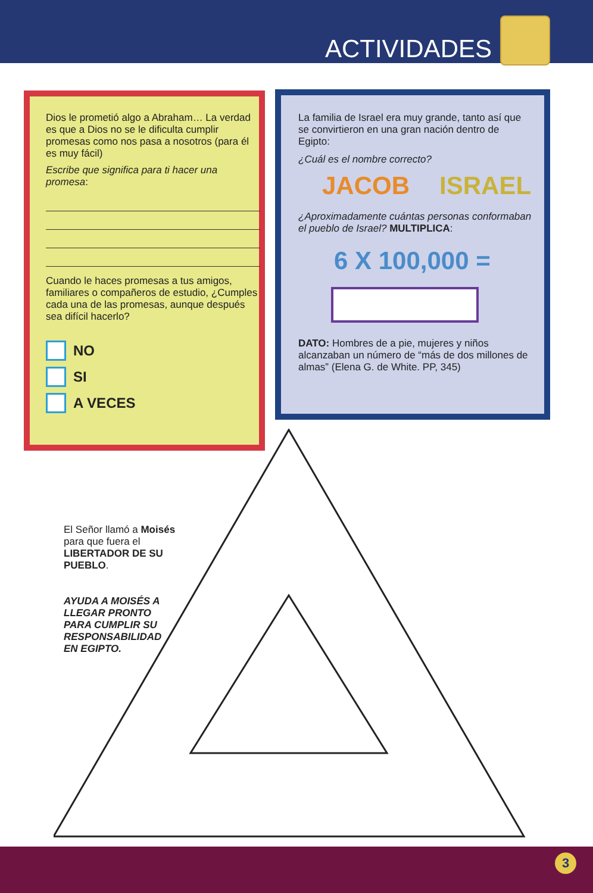ACTIVIDADES
Dios le prometió algo a Abraham… La verdad es que a Dios no se le dificulta cumplir promesas como nos pasa a nosotros (para él es muy fácil)
Escribe que significa para ti hacer una promesa:
Cuando le haces promesas a tus amigos, familiares o compañeros de estudio, ¿Cumples cada una de las promesas, aunque después sea difícil hacerlo?
NO
SI
A VECES
La familia de Israel era muy grande, tanto así que se convirtieron en una gran nación dentro de Egipto:
¿Cuál es el nombre correcto?
JACOB ISRAEL
¿Aproximadamente cuántas personas conformaban el pueblo de Israel? MULTIPLICA:
6 X 100,000 =
DATO: Hombres de a pie, mujeres y niños alcanzaban un número de “más de dos millones de almas” (Elena G. de White. PP, 345)
El Señor llamó a Moisés para que fuera el LIBERTADOR DE SU PUEBLO.
AYUDA A MOISÉS A LLEGAR PRONTO PARA CUMPLIR SU RESPONSABILIDAD EN EGIPTO.
3